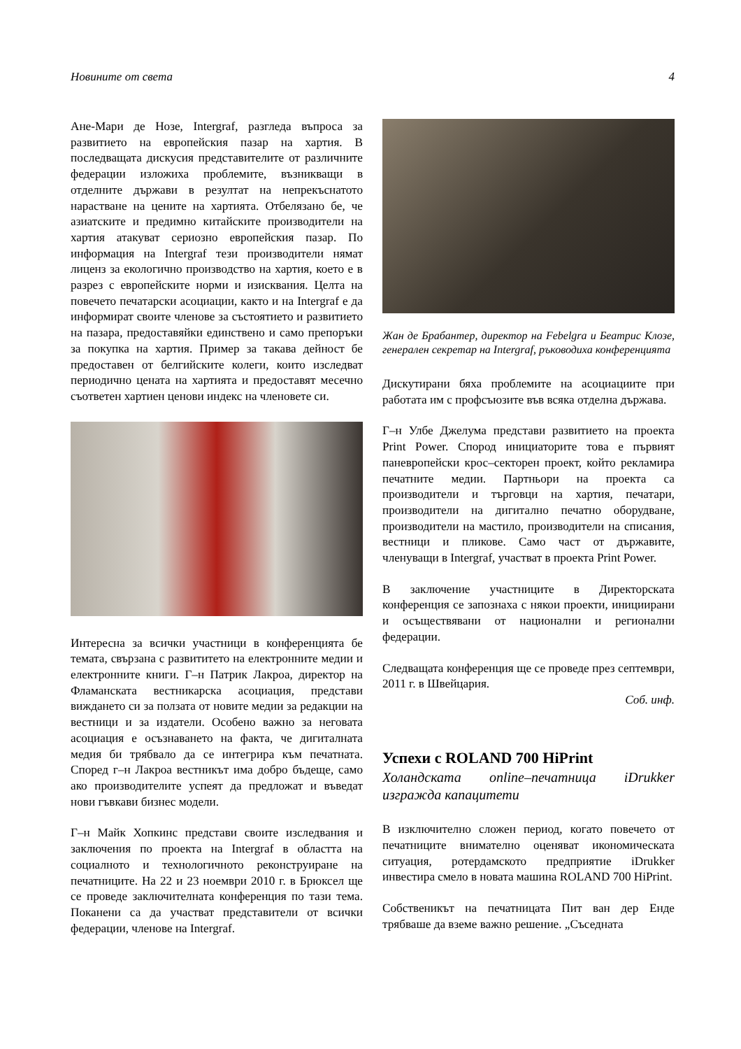Новините от света 4
Ане-Мари де Нозе, Intergraf, разгледа въпроса за развитието на европейския пазар на хартия. В последващата дискусия представителите от различните федерации изложиха проблемите, възникващи в отделните държави в резултат на непрекъснатото нарастване на цените на хартията. Отбелязано бе, че азиатските и предимно китайските производители на хартия атакуват сериозно европейския пазар. По информация на Intergraf тези производители нямат лиценз за екологично производство на хартия, което е в разрез с европейските норми и изисквания. Целта на повечето печатарски асоциации, както и на Intergraf е да информират своите членове за състоятието и развитието на пазара, предоставяйки единствено и само препоръки за покупка на хартия. Пример за такава дейност бе предоставен от белгийските колеги, които изследват периодично цената на хартията и предоставят месечно съответен хартиен ценови индекс на членовете си.
Интересна за всички участници в конференцията бе темата, свързана с развититето на електронните медии и електронните книги. Г–н Патрик Лакроа, директор на Фламанската вестникарска асоциация, представи виждането си за ползата от новите медии за редакции на вестници и за издатели. Особено важно за неговата асоциация е осъзнаването на факта, че дигиталната медия би трябвало да се интегрира към печатната. Според г–н Лакроа вестникът има добро бъдеще, само ако производителите успеят да предложат и въведат нови гъвкави бизнес модели.
Г–н Майк Хопкинс представи своите изследвания и заключения по проекта на Intergraf в областта на социалното и технологичното реконструиране на печатниците. На 22 и 23 ноември 2010 г. в Брюксел ще се проведе заключителната конференция по тази тема. Поканени са да участват представители от всички федерации, членове на Intergraf.
Жан де Брабантер, директор на Febelgra и Беатрис Клозе, генерален секретар на Intergraf, ръководиха конференцията
Дискутирани бяха проблемите на асоциациите при работата им с профсъюзите във всяка отделна държава.
Г–н Улбе Джелума представи развитието на проекта Print Power. Спород инициаторите това е първият паневропейски крос–секторен проект, който рекламира печатните медии. Партньори на проекта са производители и търговци на хартия, печатари, производители на дигитално печатно оборудване, производители на мастило, производители на списания, вестници и пликове. Само част от държавите, членуващи в Intergraf, участват в проекта Print Power.
В заключение участниците в Директорската конференция се запознаха с някои проекти, инициирани и осъществявани от национални и регионални федерации.
Следващата конференция ще се проведе през септември, 2011 г. в Швейцария.
Соб. инф.
Успехи с ROLAND 700 HiPrint
Холандската online–печатница iDrukker изгражда капацитети
В изключително сложен период, когато повечето от печатниците внимателно оценяват икономическата ситуация, ротердамското предприятие iDrukker инвестира смело в новата машина ROLAND 700 HiPrint.
Собственикът на печатницата Пит ван дер Енде трябваше да вземе важно решение. „Съседната